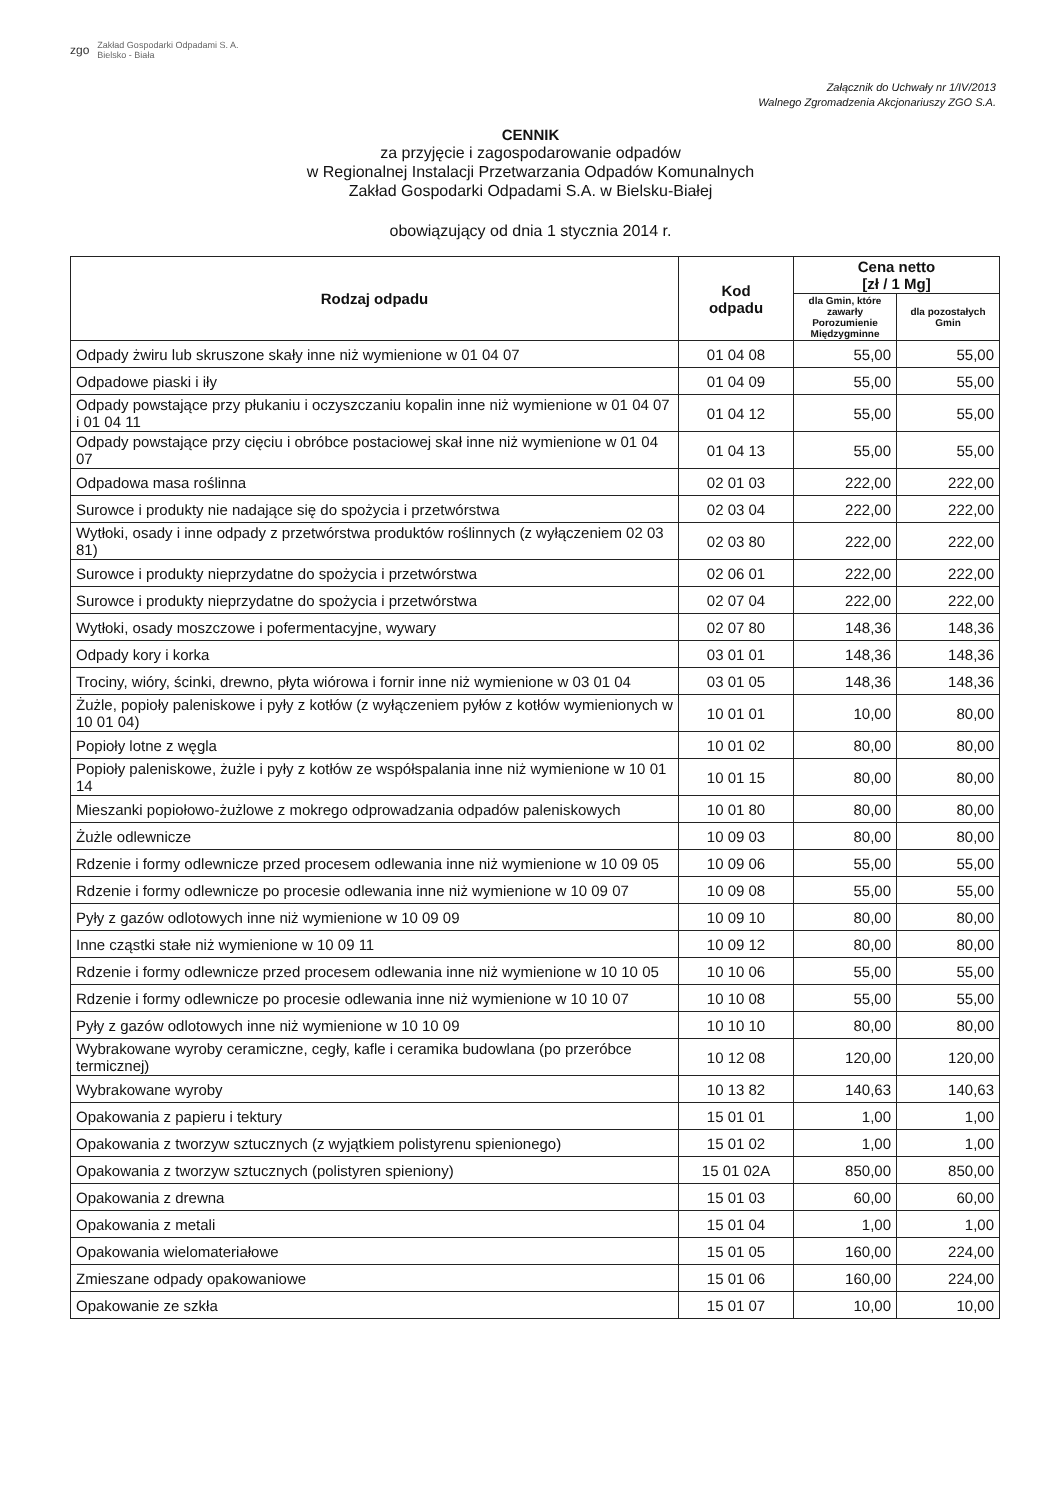zgo Zakład Gospodarki Odpadami S. A.
Bielsko - Biała
Załącznik do Uchwały nr 1/IV/2013
Walnego Zgromadzenia Akcjonariuszy ZGO S.A.
CENNIK
za przyjęcie i zagospodarowanie odpadów
w Regionalnej Instalacji Przetwarzania Odpadów Komunalnych
Zakład Gospodarki Odpadami S.A. w Bielsku-Białej
obowiązujący od dnia 1 stycznia 2014 r.
| Rodzaj odpadu | Kod odpadu | Cena netto [zł / 1 Mg] | |
| --- | --- | --- | --- |
| | | dla Gmin, które zawarły Porozumienie Międzygminne | dla pozostałych Gmin |
| Odpady żwiru lub skruszone skały inne niż wymienione w 01 04 07 | 01 04 08 | 55,00 | 55,00 |
| Odpadowe piaski i iły | 01 04 09 | 55,00 | 55,00 |
| Odpady powstające przy płukaniu i oczyszczaniu kopalin inne niż wymienione w 01 04 07 i 01 04 11 | 01 04 12 | 55,00 | 55,00 |
| Odpady powstające przy cięciu i obróbce postaciowej skał inne niż wymienione w 01 04 07 | 01 04 13 | 55,00 | 55,00 |
| Odpadowa masa roślinna | 02 01 03 | 222,00 | 222,00 |
| Surowce i produkty nie nadające się do spożycia i przetwórstwa | 02 03 04 | 222,00 | 222,00 |
| Wytłoki, osady i inne odpady z przetwórstwa produktów roślinnych (z wyłączeniem 02 03 81) | 02 03 80 | 222,00 | 222,00 |
| Surowce i produkty nieprzydatne do spożycia i przetwórstwa | 02 06 01 | 222,00 | 222,00 |
| Surowce i produkty nieprzydatne do spożycia i przetwórstwa | 02 07 04 | 222,00 | 222,00 |
| Wytłoki, osady moszczowe i pofermentacyjne, wywary | 02 07 80 | 148,36 | 148,36 |
| Odpady kory i korka | 03 01 01 | 148,36 | 148,36 |
| Trociny, wióry, ścinki, drewno, płyta wiórowa i fornir inne niż wymienione w 03 01 04 | 03 01 05 | 148,36 | 148,36 |
| Żużle, popioły paleniskowe i pyły z kotłów (z wyłączeniem pyłów z kotłów wymienionych w 10 01 04) | 10 01 01 | 10,00 | 80,00 |
| Popioły lotne z węgla | 10 01 02 | 80,00 | 80,00 |
| Popioły paleniskowe, żużle i pyły z kotłów ze współspalania inne niż wymienione w 10 01 14 | 10 01 15 | 80,00 | 80,00 |
| Mieszanki popiołowo-żużlowe z mokrego odprowadzania odpadów paleniskowych | 10 01 80 | 80,00 | 80,00 |
| Żużle odlewnicze | 10 09 03 | 80,00 | 80,00 |
| Rdzenie i formy odlewnicze przed procesem odlewania inne niż wymienione w 10 09 05 | 10 09 06 | 55,00 | 55,00 |
| Rdzenie i formy odlewnicze po procesie odlewania inne niż wymienione w 10 09 07 | 10 09 08 | 55,00 | 55,00 |
| Pyły z gazów odlotowych inne niż wymienione w 10 09 09 | 10 09 10 | 80,00 | 80,00 |
| Inne cząstki stałe niż wymienione w 10 09 11 | 10 09 12 | 80,00 | 80,00 |
| Rdzenie i formy odlewnicze przed procesem odlewania inne niż wymienione w 10 10 05 | 10 10 06 | 55,00 | 55,00 |
| Rdzenie i formy odlewnicze po procesie odlewania inne niż wymienione w 10 10 07 | 10 10 08 | 55,00 | 55,00 |
| Pyły z gazów odlotowych inne niż wymienione w 10 10 09 | 10 10 10 | 80,00 | 80,00 |
| Wybrakowane wyroby ceramiczne, cegły, kafle i ceramika budowlana (po przeróbce termicznej) | 10 12 08 | 120,00 | 120,00 |
| Wybrakowane wyroby | 10 13 82 | 140,63 | 140,63 |
| Opakowania z papieru i tektury | 15 01 01 | 1,00 | 1,00 |
| Opakowania z tworzyw sztucznych (z wyjątkiem polistyrenu spienionego) | 15 01 02 | 1,00 | 1,00 |
| Opakowania z tworzyw sztucznych (polistyren spieniony) | 15 01 02A | 850,00 | 850,00 |
| Opakowania z drewna | 15 01 03 | 60,00 | 60,00 |
| Opakowania z metali | 15 01 04 | 1,00 | 1,00 |
| Opakowania wielomateriałowe | 15 01 05 | 160,00 | 224,00 |
| Zmieszane odpady opakowaniowe | 15 01 06 | 160,00 | 224,00 |
| Opakowanie ze szkła | 15 01 07 | 10,00 | 10,00 |